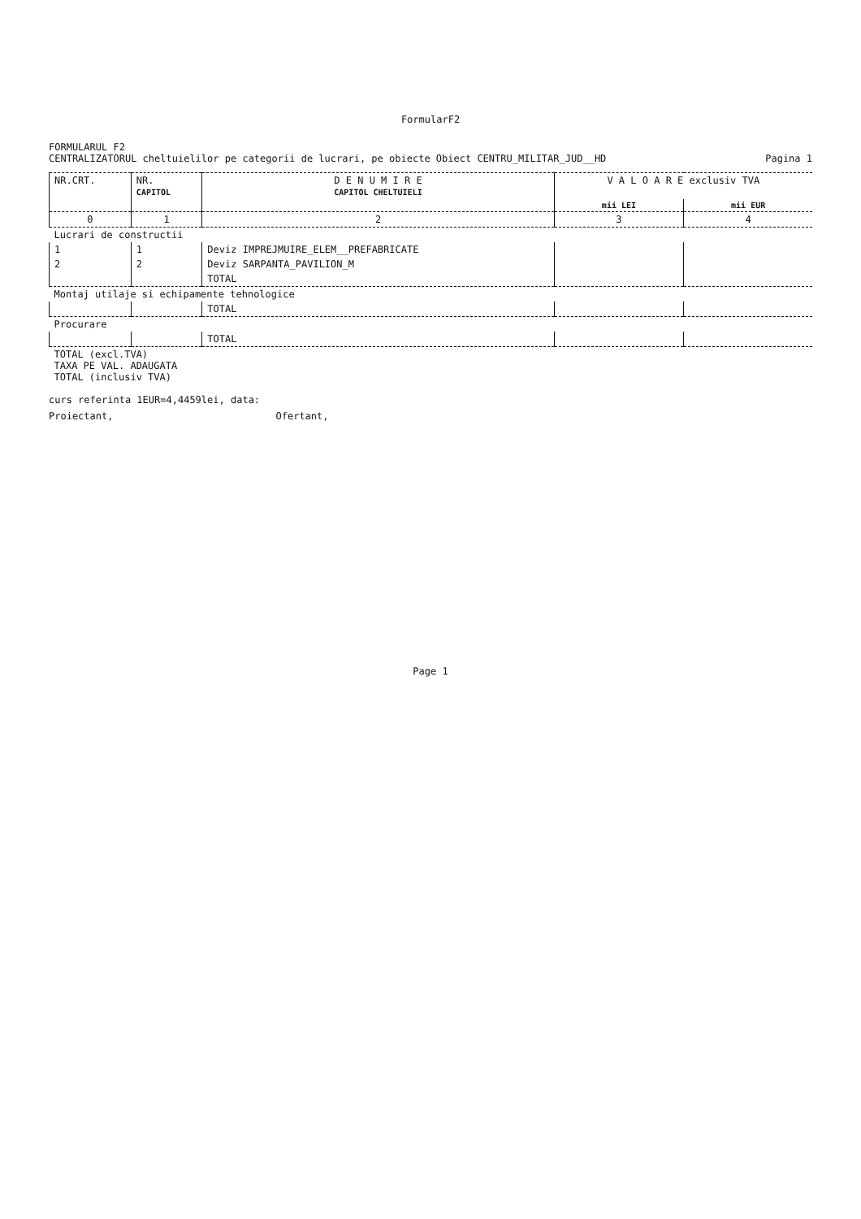FormularF2
FORMULARUL F2
CENTRALIZATORUL cheltuielilor pe categorii de lucrari, pe obiecte Obiect CENTRU_MILITAR_JUD__HD Pagina 1
| NR.CRT. | NR. CAPITOL | D E N U M I R E CAPITOL CHELTUIELI | V A L O A R E exclusiv TVA | |
| --- | --- | --- | --- | --- |
| | | | mii LEI | mii EUR |
| 0 | 1 | 2 | 3 | 4 |
| Lucrari de constructii | | | | |
| 1 | 1 | Deviz IMPREJMUIRE_ELEM__PREFABRICATE | | |
| 2 | 2 | Deviz SARPANTA_PAVILION_M | | |
| | | TOTAL | | |
| Montaj utilaje si echipamente tehnologice | | | | |
| | | TOTAL | | |
| Procurare | | | | |
| | | TOTAL | | |
| TOTAL (excl.TVA) TAXA PE VAL. ADAUGATA TOTAL (inclusiv TVA) | | | | |
curs referinta 1EUR=4,4459lei, data:
Proiectant, Ofertant,
Page 1